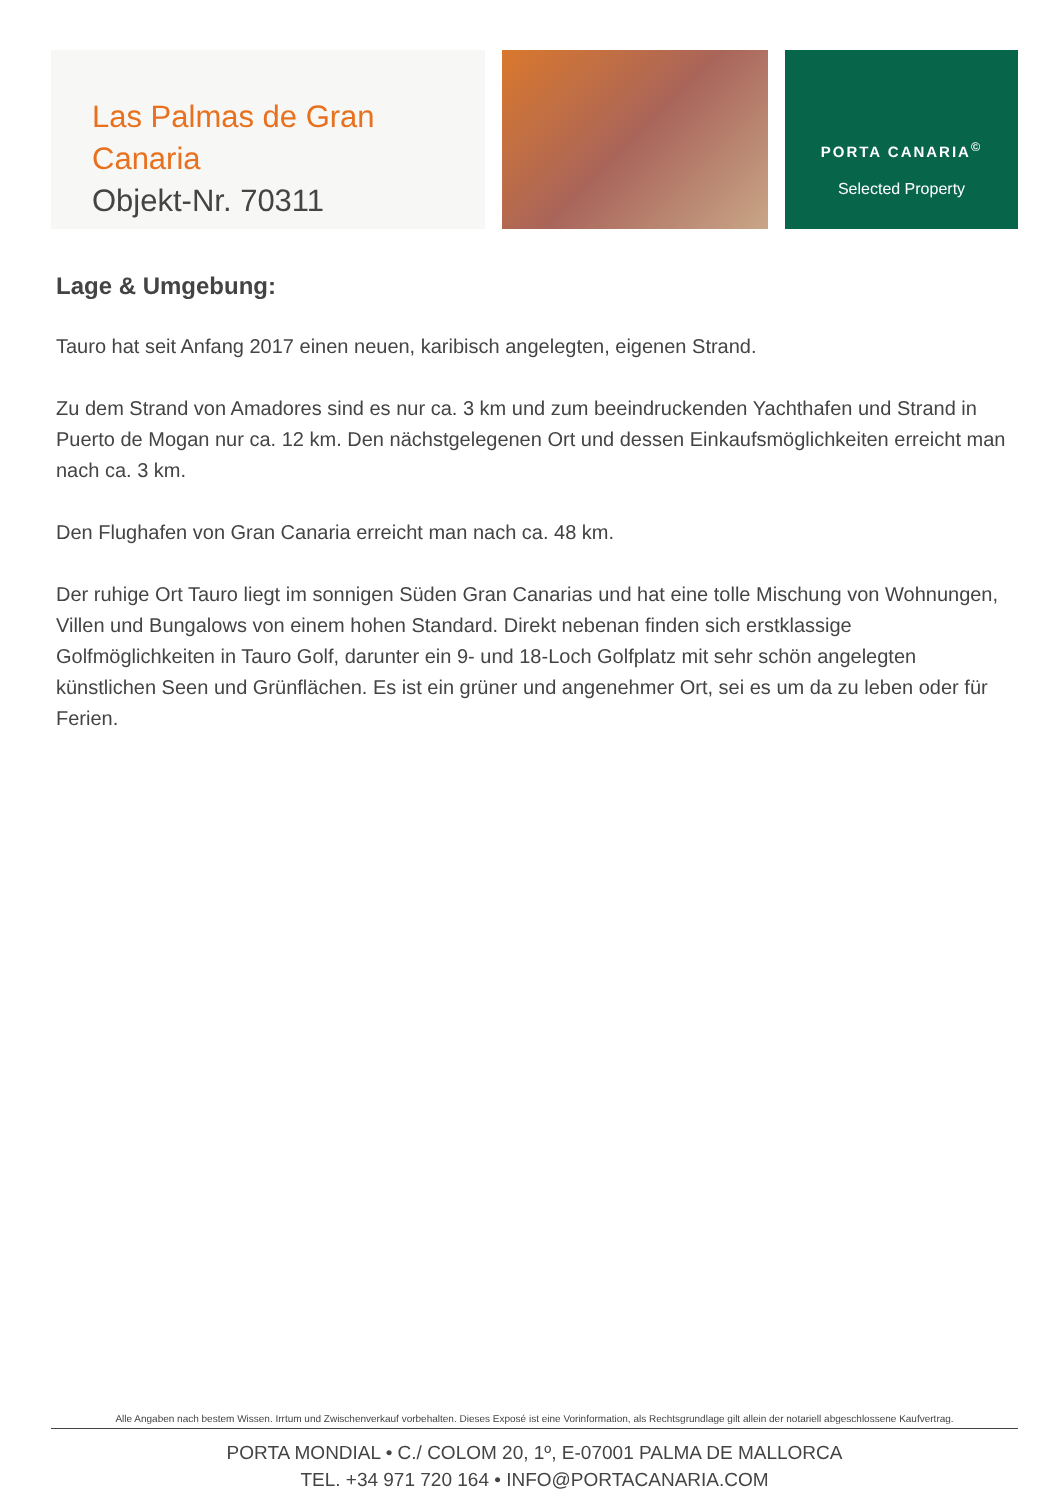Las Palmas de Gran Canaria
Objekt-Nr. 70311
PORTA CANARIA<sup>©</sup>
Selected Property
Lage & Umgebung:
Tauro hat seit Anfang 2017 einen neuen, karibisch angelegten, eigenen Strand.
Zu dem Strand von Amadores sind es nur ca. 3 km und zum beeindruckenden Yachthafen und Strand in Puerto de Mogan nur ca. 12 km. Den nächstgelegenen Ort und dessen Einkaufsmöglichkeiten erreicht man nach ca. 3 km.
Den Flughafen von Gran Canaria erreicht man nach ca. 48 km.
Der ruhige Ort Tauro liegt im sonnigen Süden Gran Canarias und hat eine tolle Mischung von Wohnungen, Villen und Bungalows von einem hohen Standard. Direkt nebenan finden sich erstklassige Golfmöglichkeiten in Tauro Golf, darunter ein 9- und 18-Loch Golfplatz mit sehr schön angelegten künstlichen Seen und Grünflächen. Es ist ein grüner und angenehmer Ort, sei es um da zu leben oder für Ferien.
Alle Angaben nach bestem Wissen. Irrtum und Zwischenverkauf vorbehalten. Dieses Exposé ist eine Vorinformation, als Rechtsgrundlage gilt allein der notariell abgeschlossene Kaufvertrag.
PORTA MONDIAL • C./ COLOM 20, 1º, E-07001 PALMA DE MALLORCA
TEL. +34 971 720 164 • INFO@PORTACANARIA.COM